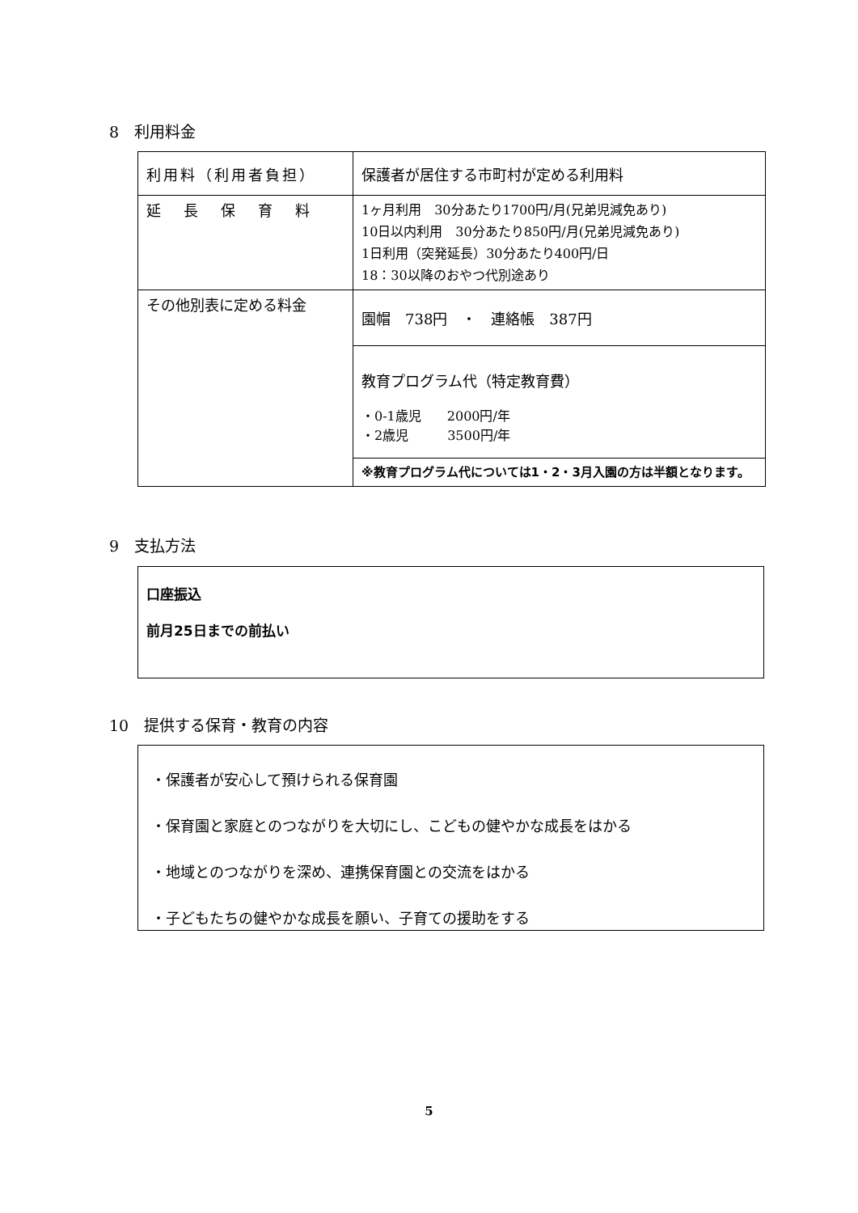8　利用料金
| 利用料（利用者負担） | 保護者が居住する市町村が定める利用料 |
| 延長保育料 | 1ヶ月利用 30分あたり1700円/月(兄弟児減免あり) 10日以内利用 30分あたり850円/月(兄弟児減免あり) 1日利用（突発延長）30分あたり400円/日 18：30以降のおやつ代別途あり |
| その他別表に定める料金 | 園帽 738円 ・ 連絡帳 387円 |
| | 教育プログラム代（特定教育費） ・0-1歳児 2000円/年 ・2歳児 3500円/年 |
| | ※教育プログラム代については1・2・3月入園の方は半額となります。 |
9　支払方法
口座振込
前月25日までの前払い
10　提供する保育・教育の内容
・保護者が安心して預けられる保育園
・保育園と家庭とのつながりを大切にし、こどもの健やかな成長をはかる
・地域とのつながりを深め、連携保育園との交流をはかる
・子どもたちの健やかな成長を願い、子育ての援助をする
5